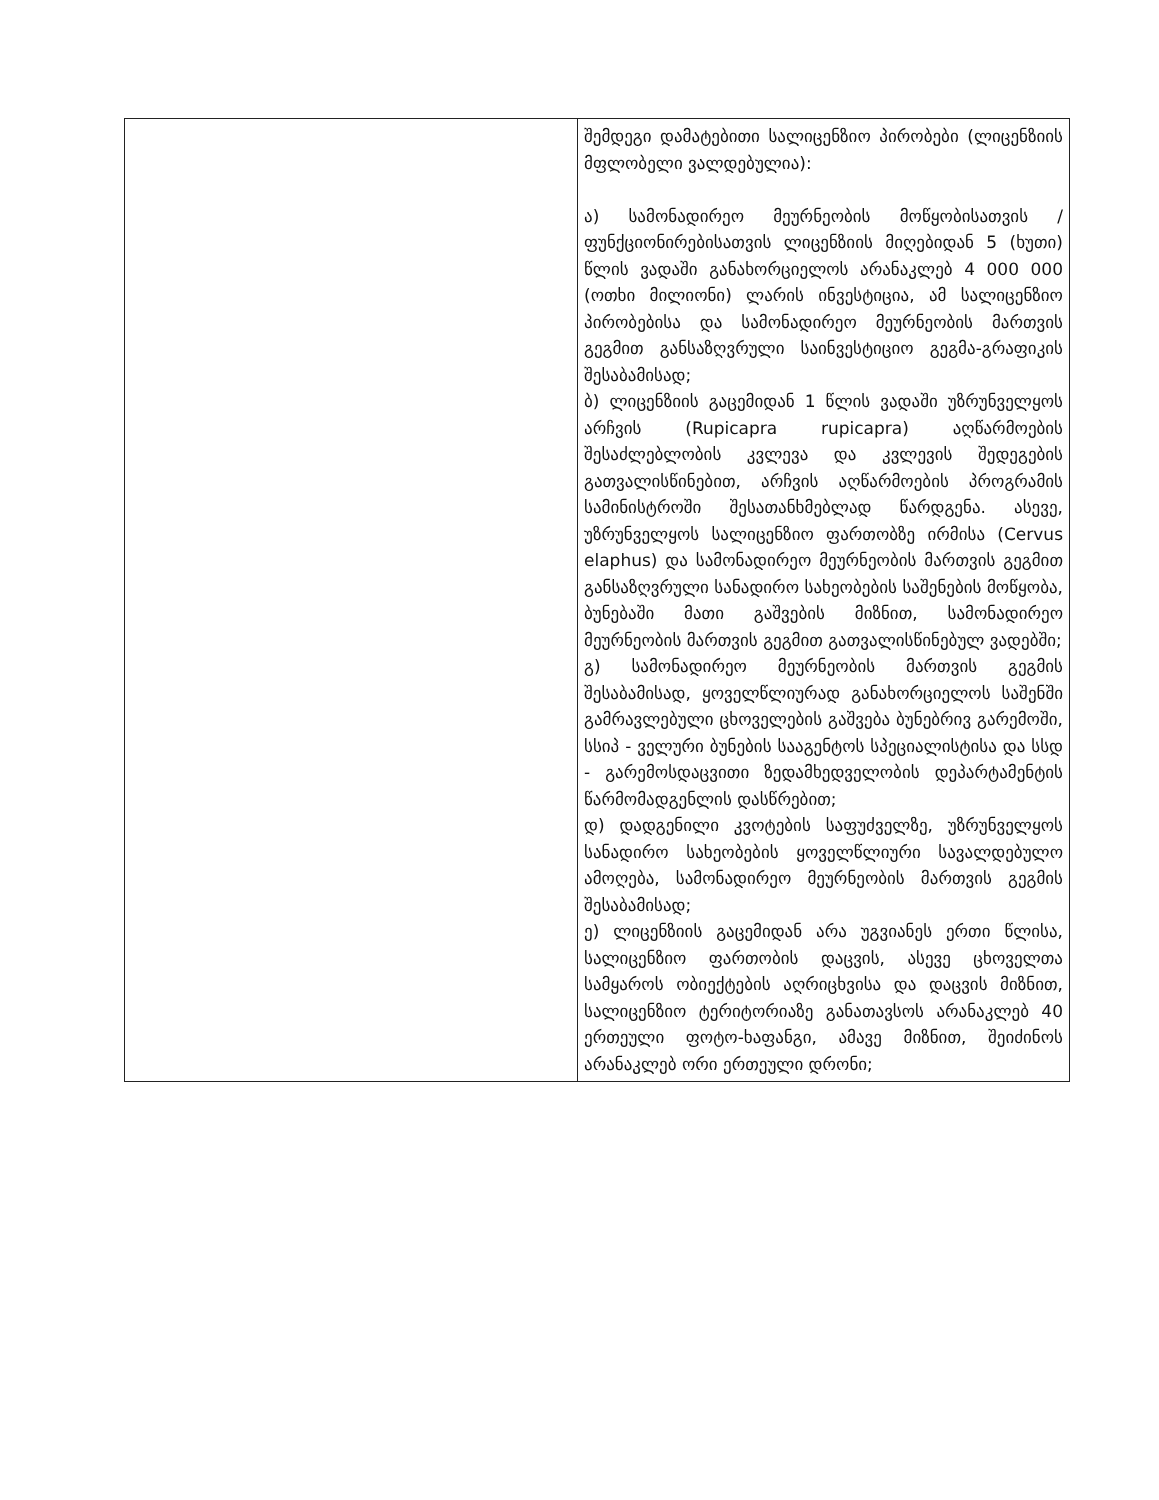| | შემდეგი დამატებითი სალიცენზიო პირობები (ლიცენზიის მფლობელი ვალდებულია): ა) სამონადირეო მეურნეობის მოწყობისათვის /ფუნქციონირებისათვის ლიცენზიის მიღებიდან 5 (ხუთი) წლის ვადაში განახორციელოს არანაკლებ 4 000 000 (ოთხი მილიონი) ლარის ინვესტიცია, ამ სალიცენზიო პირობებისა და სამონადირეო მეურნეობის მართვის გეგმით განსაზღვრული საინვესტიციო გეგმა-გრაფიკის შესაბამისად; ბ) ლიცენზიის გაცემიდან 1 წლის ვადაში უზრუნველყოს არჩვის (Rupicapra rupicapra) აღწარმოების შესაძლებლობის კვლევა და კვლევის შედეგების გათვალისწინებით, არჩვის აღწარმოების პროგრამის სამინისტროში შესათანხმებლად წარდგენა. ასევე, უზრუნველყოს სალიცენზიო ფართობზე ირმისა (Cervus elaphus) და სამონადირეო მეურნეობის მართვის გეგმით განსაზღვრული სანადირო სახეობების საშენების მოწყობა, ბუნებაში მათი გაშვების მიზნით, სამონადირეო მეურნეობის მართვის გეგმით გათვალისწინებულ ვადებში; გ) სამონადირეო მეურნეობის მართვის გეგმის შესაბამისად, ყოველწლიურად განახორციელოს საშენში გამრავლებული ცხოველების გაშვება ბუნებრივ გარემოში, სსიპ - ველური ბუნების სააგენტოს სპეციალისტისა და სსდ - გარემოსდაცვითი ზედამხედველობის დეპარტამენტის წარმომადგენლის დასწრებით; დ) დადგენილი კვოტების საფუძველზე, უზრუნველყოს სანადირო სახეობების ყოველწლიური სავალდებულო ამოღება, სამონადირეო მეურნეობის მართვის გეგმის შესაბამისად; ე) ლიცენზიის გაცემიდან არა უგვიანეს ერთი წლისა, სალიცენზიო ფართობის დაცვის, ასევე ცხოველთა სამყაროს ობიექტების აღრიცხვისა და დაცვის მიზნით, სალიცენზიო ტერიტორიაზე განათავსოს არანაკლებ 40 ერთეული ფოტო-ხაფანგი, ამავე მიზნით, შეიძინოს არანაკლებ ორი ერთეული დრონი; |